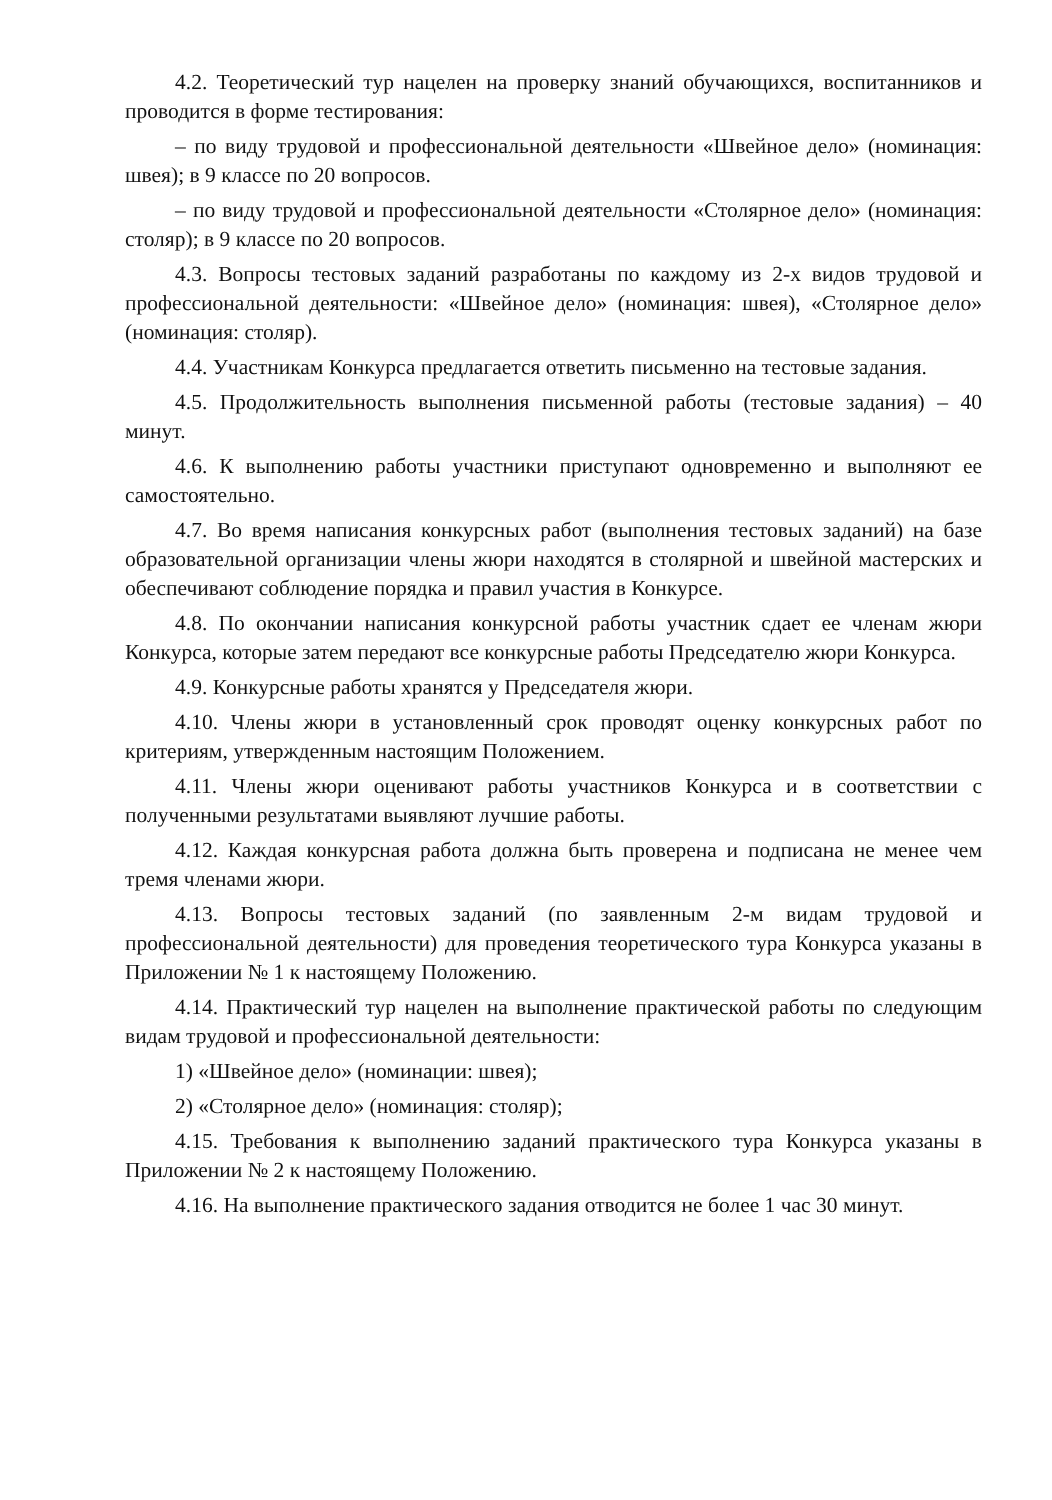4.2. Теоретический тур нацелен на проверку знаний обучающихся, воспитанников и проводится в форме тестирования:
– по виду трудовой и профессиональной деятельности «Швейное дело» (номинация: швея); в 9 классе по 20 вопросов.
– по виду трудовой и профессиональной деятельности «Столярное дело» (номинация: столяр); в 9 классе по 20 вопросов.
4.3. Вопросы тестовых заданий разработаны по каждому из 2-х видов трудовой и профессиональной деятельности: «Швейное дело» (номинация: швея), «Столярное дело» (номинация: столяр).
4.4. Участникам Конкурса предлагается ответить письменно на тестовые задания.
4.5. Продолжительность выполнения письменной работы (тестовые задания) – 40 минут.
4.6. К выполнению работы участники приступают одновременно и выполняют ее самостоятельно.
4.7. Во время написания конкурсных работ (выполнения тестовых заданий) на базе образовательной организации члены жюри находятся в столярной и швейной мастерских и обеспечивают соблюдение порядка и правил участия в Конкурсе.
4.8. По окончании написания конкурсной работы участник сдает ее членам жюри Конкурса, которые затем передают все конкурсные работы Председателю жюри Конкурса.
4.9. Конкурсные работы хранятся у Председателя жюри.
4.10. Члены жюри в установленный срок проводят оценку конкурсных работ по критериям, утвержденным настоящим Положением.
4.11. Члены жюри оценивают работы участников Конкурса и в соответствии с полученными результатами выявляют лучшие работы.
4.12. Каждая конкурсная работа должна быть проверена и подписана не менее чем тремя членами жюри.
4.13. Вопросы тестовых заданий (по заявленным 2-м видам трудовой и профессиональной деятельности) для проведения теоретического тура Конкурса указаны в Приложении № 1 к настоящему Положению.
4.14. Практический тур нацелен на выполнение практической работы по следующим видам трудовой и профессиональной деятельности:
1) «Швейное дело» (номинации: швея);
2) «Столярное дело» (номинация: столяр);
4.15. Требования к выполнению заданий практического тура Конкурса указаны в Приложении № 2 к настоящему Положению.
4.16. На выполнение практического задания отводится не более 1 час 30 минут.